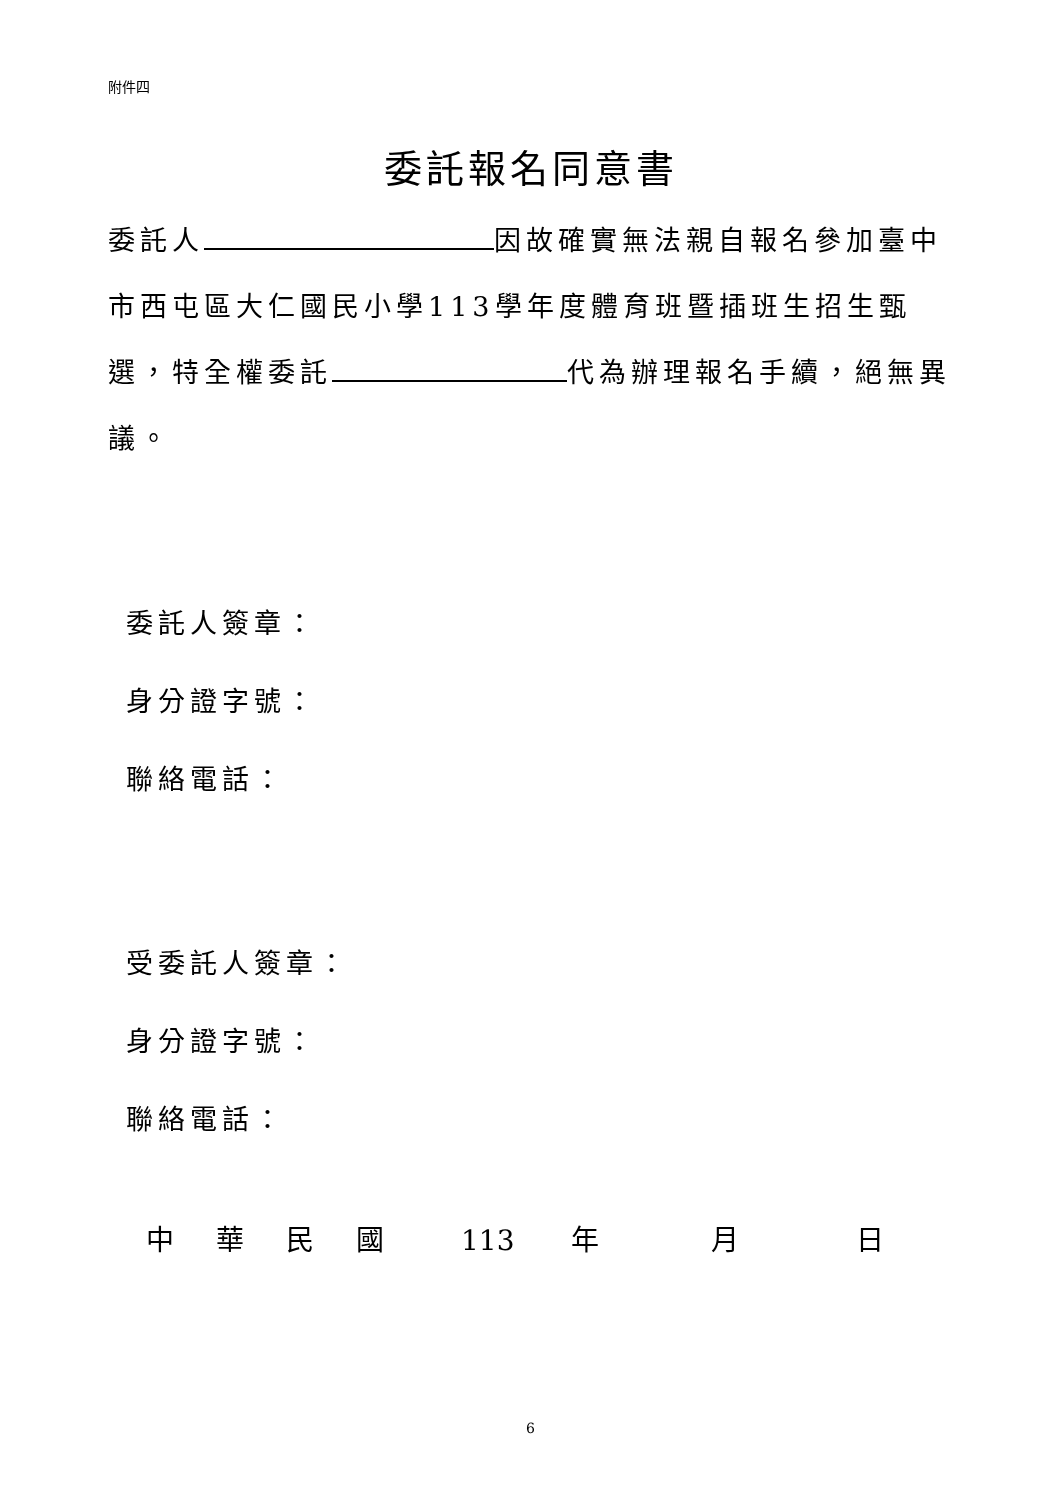附件四
委託報名同意書
委託人 因故確實無法親自報名參加臺中市西屯區大仁國民小學113學年度體育班暨插班生招生甄選，特全權委託 代為辦理報名手續，絕無異議。
委託人簽章：
身分證字號：
聯絡電話：
受委託人簽章：
身分證字號：
聯絡電話：
中華民國 113 年 月 日
6